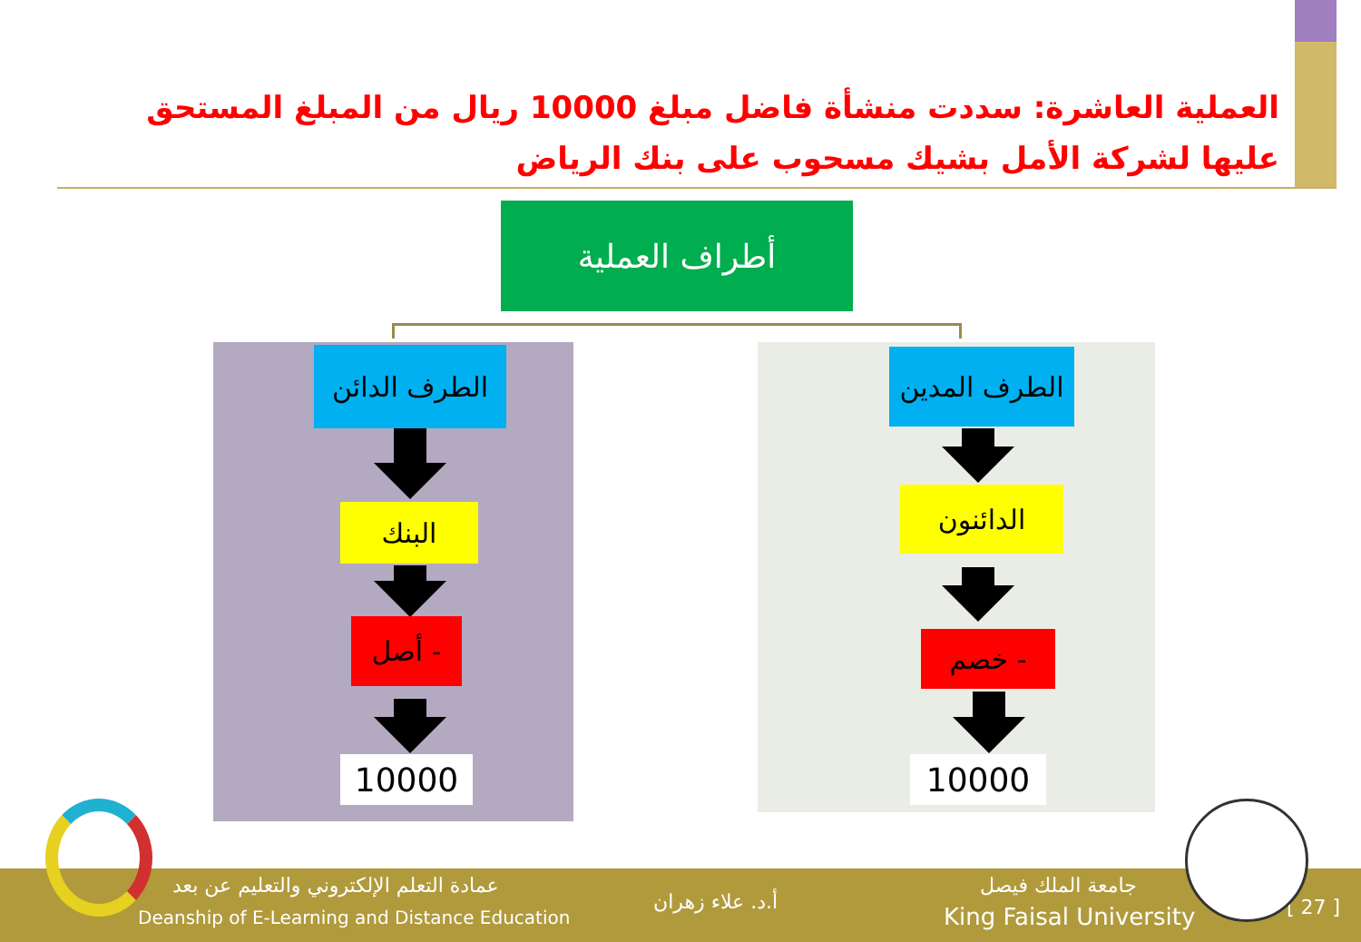العملية العاشرة: سددت منشأة فاضل مبلغ 10000 ريال من المبلغ المستحق عليها لشركة الأمل بشيك مسحوب على بنك الرياض
أطراف العملية
الطرف الدائن
البنك
- أصل
10000
الطرف المدين
الدائنون
- خصم
10000
عمادة التعلم الإلكتروني والتعليم عن بعد
Deanship of E-Learning and Distance Education
أ.د. علاء زهران
جامعة الملك فيصل
King Faisal University [ 27 ]